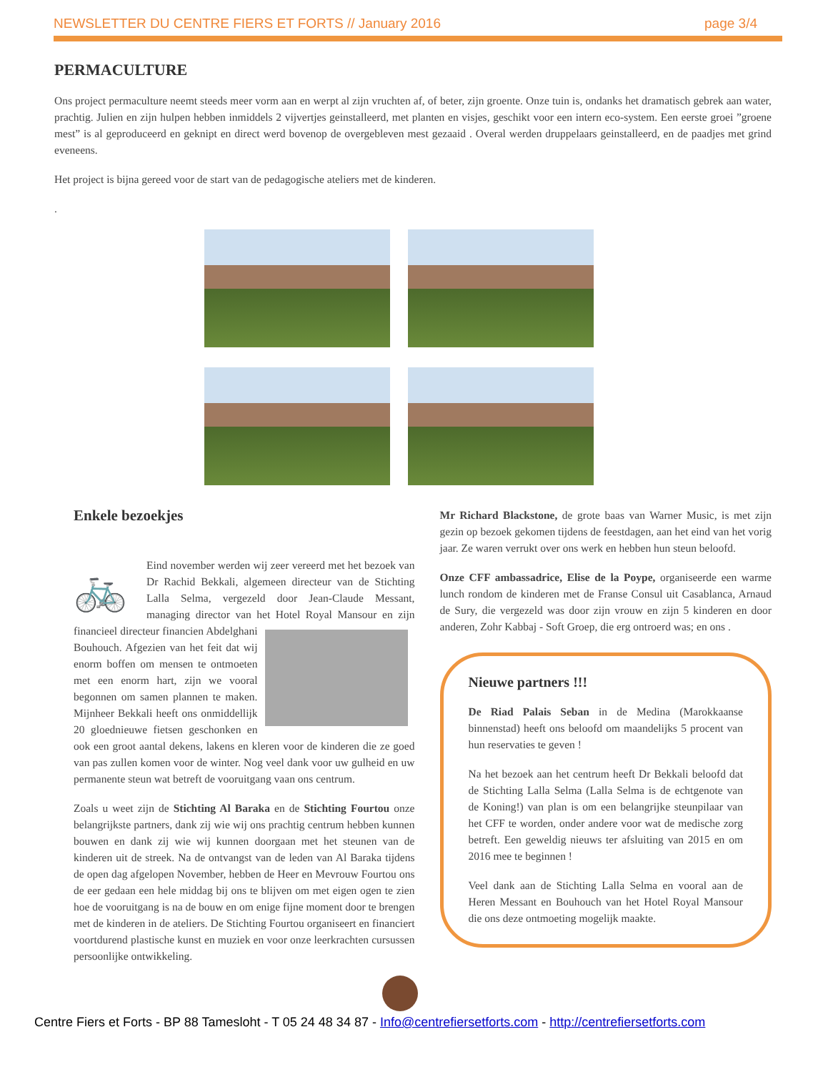NEWSLETTER DU CENTRE FIERS ET FORTS // January 2016 page 3/4
PERMACULTURE
Ons project permaculture neemt steeds meer vorm aan en werpt al zijn vruchten af, of beter, zijn groente. Onze tuin is, ondanks het dramatisch gebrek aan water, prachtig. Julien en zijn hulpen hebben inmiddels 2 vijvertjes geinstalleerd, met planten en visjes, geschikt voor een intern eco-system. Een eerste groei ”groene mest” is al geproduceerd en geknipt en direct werd bovenop de overgebleven mest gezaaid . Overal werden druppelaars geinstalleerd, en de paadjes met grind eveneens.
Het project is bijna gereed voor de start van de pedagogische ateliers met de kinderen.
.
Enkele bezoekjes
🚲
Eind november werden wij zeer vereerd met het bezoek van Dr Rachid Bekkali, algemeen directeur van de Stichting Lalla Selma, vergezeld door Jean-Claude Messant, managing director van het Hotel Royal Mansour en zijn financieel directeur financien Abdelghani Bouhouch. Afgezien van het feit dat wij enorm boffen om mensen te ontmoeten met een enorm hart, zijn we vooral begonnen om samen plannen te maken. Mijnheer Bekkali heeft ons onmiddellijk 20 gloednieuwe fietsen geschonken en ook een groot aantal dekens, lakens en kleren voor de kinderen die ze goed van pas zullen komen voor de winter. Nog veel dank voor uw gulheid en uw permanente steun wat betreft de vooruitgang vaan ons centrum.
Zoals u weet zijn de Stichting Al Baraka en de Stichting Fourtou onze belangrijkste partners, dank zij wie wij ons prachtig centrum hebben kunnen bouwen en dank zij wie wij kunnen doorgaan met het steunen van de kinderen uit de streek. Na de ontvangst van de leden van Al Baraka tijdens de open dag afgelopen November, hebben de Heer en Mevrouw Fourtou ons de eer gedaan een hele middag bij ons te blijven om met eigen ogen te zien hoe de vooruitgang is na de bouw en om enige fijne moment door te brengen met de kinderen in de ateliers. De Stichting Fourtou organiseert en financiert voortdurend plastische kunst en muziek en voor onze leerkrachten cursussen persoonlijke ontwikkeling.
Mr Richard Blackstone, de grote baas van Warner Music, is met zijn gezin op bezoek gekomen tijdens de feestdagen, aan het eind van het vorig jaar. Ze waren verrukt over ons werk en hebben hun steun beloofd.
Onze CFF ambassadrice, Elise de la Poype, organiseerde een warme lunch rondom de kinderen met de Franse Consul uit Casablanca, Arnaud de Sury, die vergezeld was door zijn vrouw en zijn 5 kinderen en door anderen, Zohr Kabbaj - Soft Groep, die erg ontroerd was; en ons .
Nieuwe partners !!!
De Riad Palais Seban in de Medina (Marokkaanse binnenstad) heeft ons beloofd om maandelijks 5 procent van hun reservaties te geven !
Na het bezoek aan het centrum heeft Dr Bekkali beloofd dat de Stichting Lalla Selma (Lalla Selma is de echtgenote van de Koning!) van plan is om een belangrijke steunpilaar van het CFF te worden, onder andere voor wat de medische zorg betreft. Een geweldig nieuws ter afsluiting van 2015 en om 2016 mee te beginnen !
Veel dank aan de Stichting Lalla Selma en vooral aan de Heren Messant en Bouhouch van het Hotel Royal Mansour die ons deze ontmoeting mogelijk maakte.
Centre Fiers et Forts - BP 88 Tamesloht - T 05 24 48 34 87 - Info@centrefiersetforts.com - http://centrefiersetforts.com